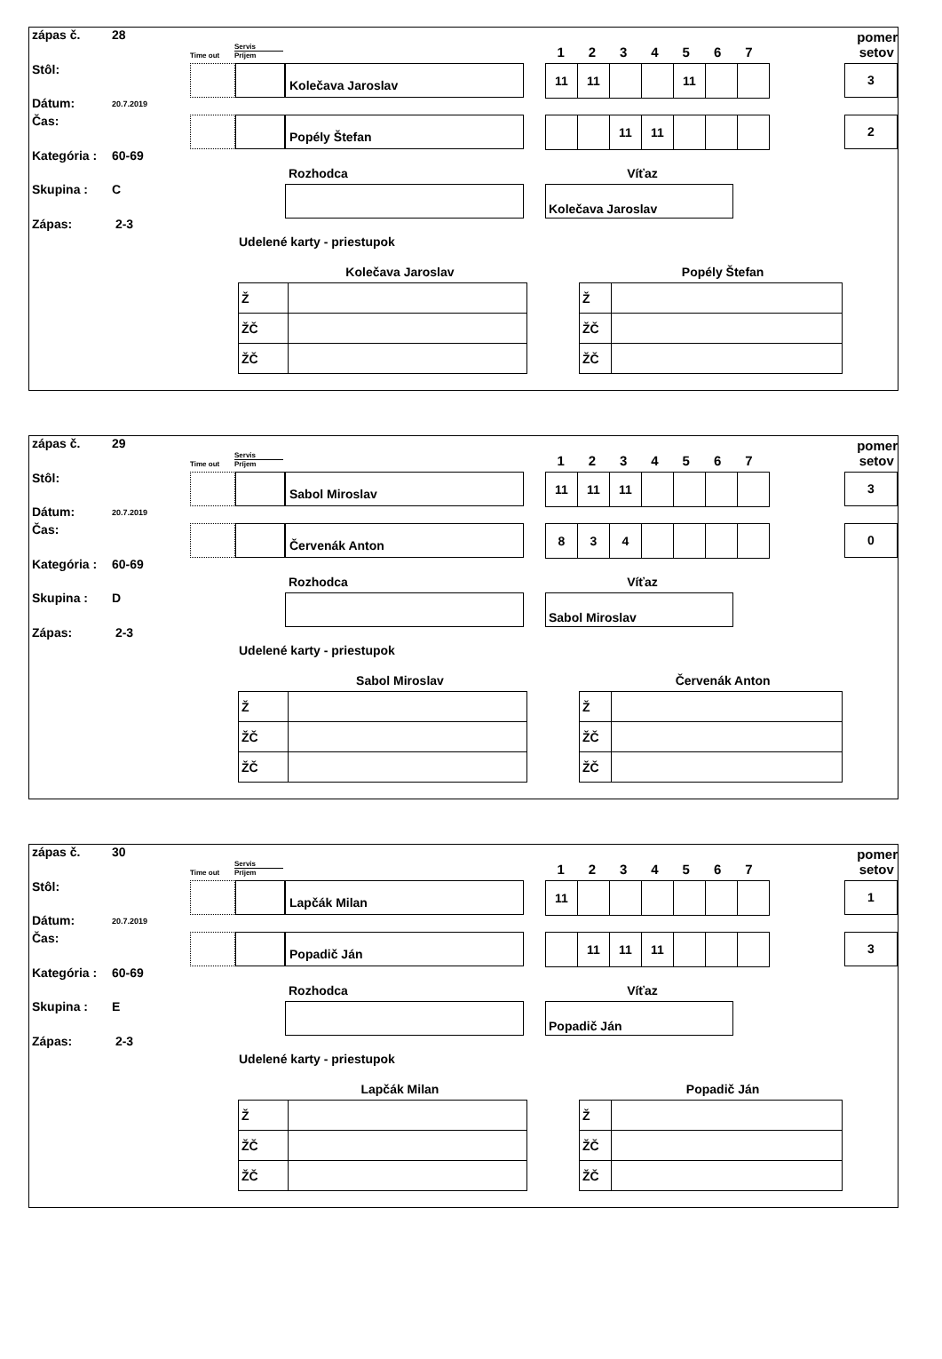zápas č. 28
Stôl:
Dátum: 20.7.2019
Čas:
Kategória : 60-69
Skupina : C
Zápas: 2-3
Time out
Servis
Príjem
1234567
pomer
setov
Kolečava Jaroslav
| 11 | 11 | | | 11 | | |
3
Popély Štefan
| | | 11 | 11 | | | |
2
Rozhodca
Víťaz
Kolečava Jaroslav
Udelené karty - priestupok
Kolečava Jaroslav
| Ž | |
| ŽČ | |
| ŽČ | |
Popély Štefan
| Ž | |
| ŽČ | |
| ŽČ | |
zápas č. 29
Stôl:
Dátum: 20.7.2019
Čas:
Kategória : 60-69
Skupina : D
Zápas: 2-3
Time out
Servis
Príjem
1234567
pomer
setov
Sabol Miroslav
| 11 | 11 | 11 | | | | |
3
Červenák Anton
| 8 | 3 | 4 | | | | |
0
Rozhodca
Víťaz
Sabol Miroslav
Udelené karty - priestupok
Sabol Miroslav
| Ž | |
| ŽČ | |
| ŽČ | |
Červenák Anton
| Ž | |
| ŽČ | |
| ŽČ | |
zápas č. 30
Stôl:
Dátum: 20.7.2019
Čas:
Kategória : 60-69
Skupina : E
Zápas: 2-3
Time out
Servis
Príjem
1234567
pomer
setov
Lapčák Milan
| 11 | | | | | | |
1
Popadič Ján
| | 11 | 11 | 11 | | | |
3
Rozhodca
Víťaz
Popadič Ján
Udelené karty - priestupok
Lapčák Milan
| Ž | |
| ŽČ | |
| ŽČ | |
Popadič Ján
| Ž | |
| ŽČ | |
| ŽČ | |